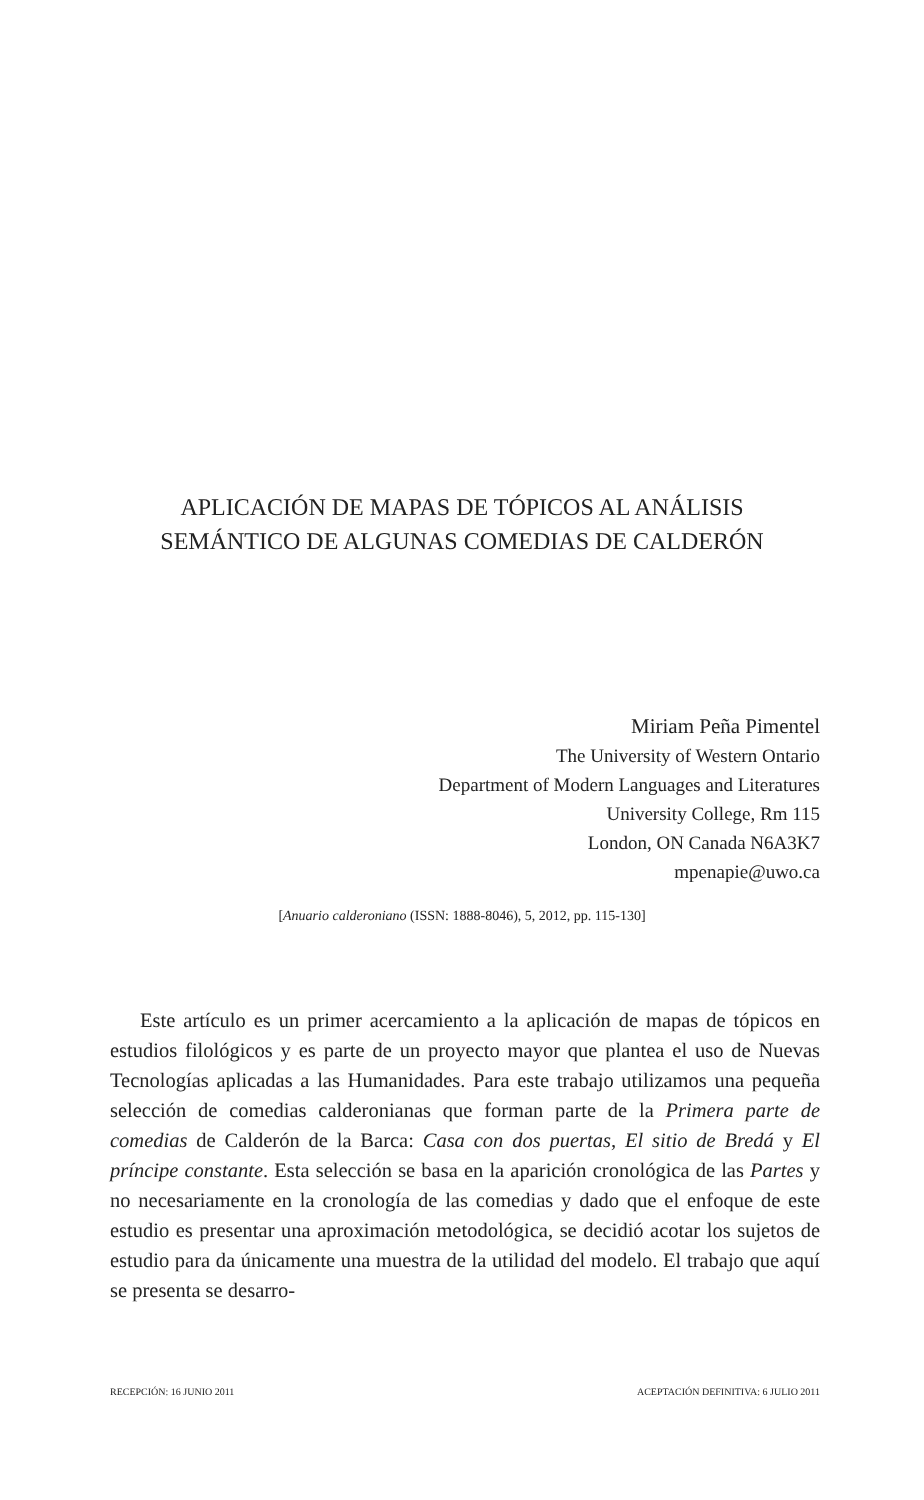APLICACIÓN DE MAPAS DE TÓPICOS AL ANÁLISIS SEMÁNTICO DE ALGUNAS COMEDIAS DE CALDERÓN
Miriam Peña Pimentel
The University of Western Ontario
Department of Modern Languages and Literatures
University College, Rm 115
London, ON Canada N6A3K7
mpenapie@uwo.ca
[Anuario calderoniano (ISSN: 1888-8046), 5, 2012, pp. 115-130]
Este artículo es un primer acercamiento a la aplicación de mapas de tópicos en estudios filológicos y es parte de un proyecto mayor que plantea el uso de Nuevas Tecnologías aplicadas a las Humanidades. Para este trabajo utilizamos una pequeña selección de comedias calderonianas que forman parte de la Primera parte de comedias de Calderón de la Barca: Casa con dos puertas, El sitio de Bredá y El príncipe constante. Esta selección se basa en la aparición cronológica de las Partes y no necesariamente en la cronología de las comedias y dado que el enfoque de este estudio es presentar una aproximación metodológica, se decidió acotar los sujetos de estudio para da únicamente una muestra de la utilidad del modelo. El trabajo que aquí se presenta se desarro-
RECEPCIÓN: 16 JUNIO 2011 ACEPTACIÓN DEFINITIVA: 6 JULIO 2011